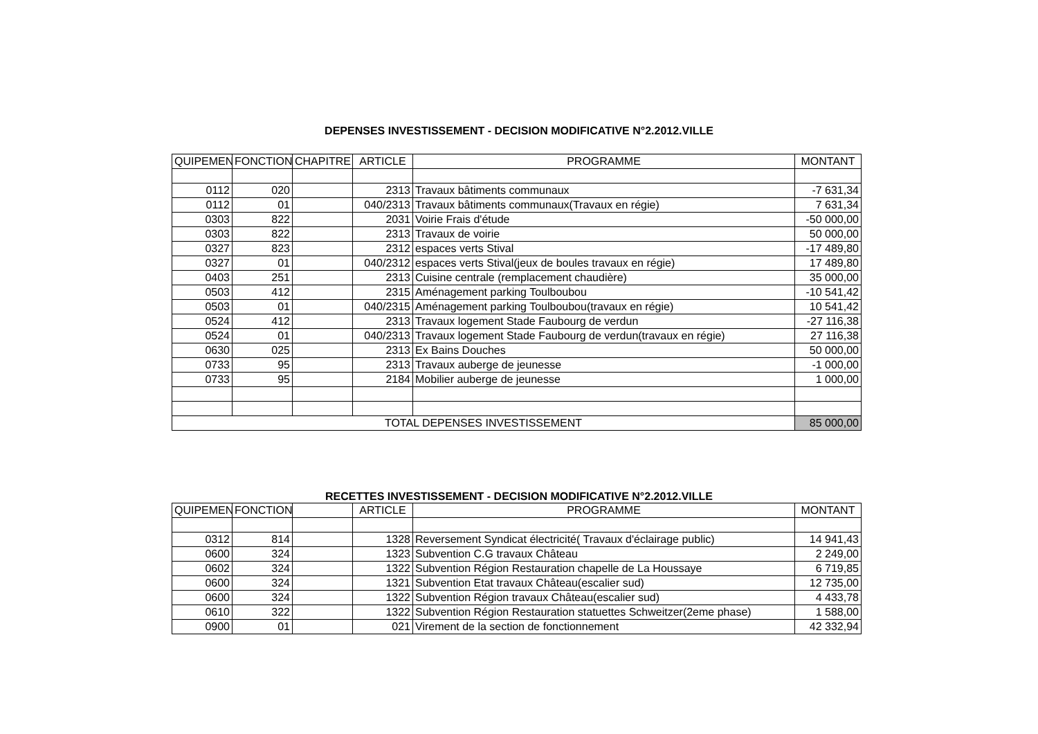DEPENSES INVESTISSEMENT - DECISION MODIFICATIVE N°2.2012.VILLE
| QUIPEMEN | FONCTION | CHAPITRE | ARTICLE | PROGRAMME | MONTANT |
| --- | --- | --- | --- | --- | --- |
| 0112 | 020 | | 2313 | Travaux bâtiments communaux | -7 631,34 |
| 0112 | 01 | | 040/2313 | Travaux bâtiments communaux(Travaux en régie) | 7 631,34 |
| 0303 | 822 | | 2031 | Voirie Frais d'étude | -50 000,00 |
| 0303 | 822 | | 2313 | Travaux de voirie | 50 000,00 |
| 0327 | 823 | | 2312 | espaces verts Stival | -17 489,80 |
| 0327 | 01 | | 040/2312 | espaces verts Stival(jeux de boules travaux en régie) | 17 489,80 |
| 0403 | 251 | | 2313 | Cuisine centrale (remplacement chaudière) | 35 000,00 |
| 0503 | 412 | | 2315 | Aménagement parking Toulboubou | -10 541,42 |
| 0503 | 01 | | 040/2315 | Aménagement parking Toulboubou(travaux en régie) | 10 541,42 |
| 0524 | 412 | | 2313 | Travaux logement Stade Faubourg de verdun | -27 116,38 |
| 0524 | 01 | | 040/2313 | Travaux logement Stade Faubourg de verdun(travaux en régie) | 27 116,38 |
| 0630 | 025 | | 2313 | Ex Bains Douches | 50 000,00 |
| 0733 | 95 | | 2313 | Travaux auberge de jeunesse | -1 000,00 |
| 0733 | 95 | | 2184 | Mobilier auberge de jeunesse | 1 000,00 |
| TOTAL DEPENSES INVESTISSEMENT | | | | | 85 000,00 |
RECETTES INVESTISSEMENT - DECISION MODIFICATIVE N°2.2012.VILLE
| QUIPEMEN | FONCTION | | ARTICLE | PROGRAMME | MONTANT |
| --- | --- | --- | --- | --- | --- |
| 0312 | 814 | | 1328 | Reversement Syndicat électricité( Travaux d'éclairage public) | 14 941,43 |
| 0600 | 324 | | 1323 | Subvention C.G travaux Château | 2 249,00 |
| 0602 | 324 | | 1322 | Subvention Région Restauration chapelle de La Houssaye | 6 719,85 |
| 0600 | 324 | | 1321 | Subvention Etat travaux Château(escalier sud) | 12 735,00 |
| 0600 | 324 | | 1322 | Subvention Région travaux Château(escalier sud) | 4 433,78 |
| 0610 | 322 | | 1322 | Subvention Région Restauration statuettes Schweitzer(2eme phase) | 1 588,00 |
| 0900 | 01 | | 021 | Virement de la section de fonctionnement | 42 332,94 |